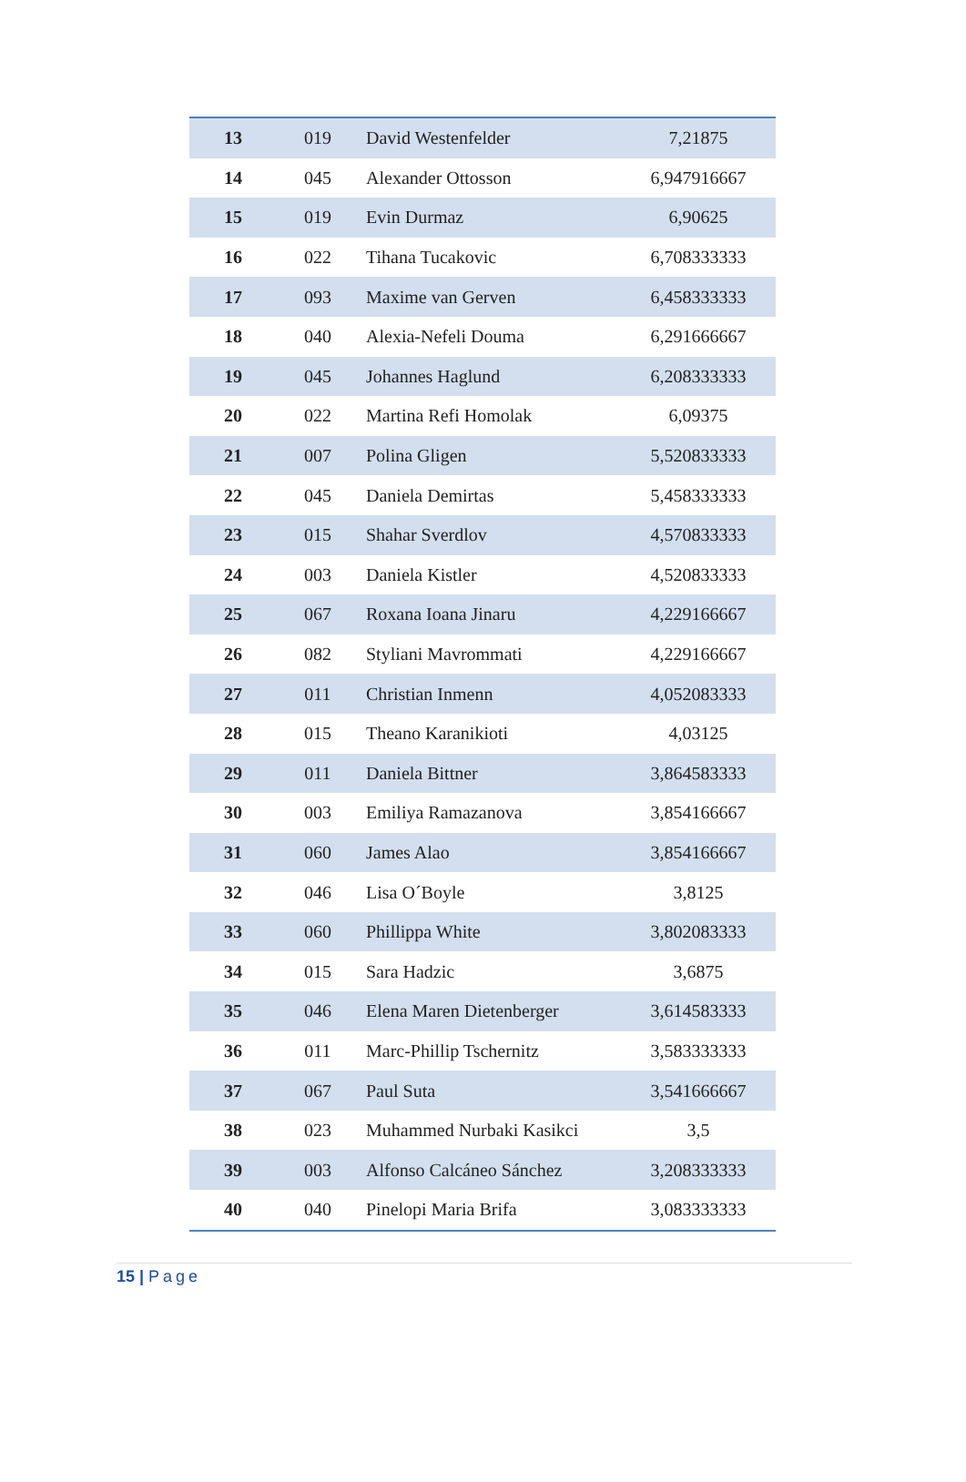| 13 | 019 | David Westenfelder | 7,21875 |
| 14 | 045 | Alexander Ottosson | 6,947916667 |
| 15 | 019 | Evin Durmaz | 6,90625 |
| 16 | 022 | Tihana Tucakovic | 6,708333333 |
| 17 | 093 | Maxime van Gerven | 6,458333333 |
| 18 | 040 | Alexia-Nefeli Douma | 6,291666667 |
| 19 | 045 | Johannes Haglund | 6,208333333 |
| 20 | 022 | Martina Refi Homolak | 6,09375 |
| 21 | 007 | Polina Gligen | 5,520833333 |
| 22 | 045 | Daniela Demirtas | 5,458333333 |
| 23 | 015 | Shahar Sverdlov | 4,570833333 |
| 24 | 003 | Daniela Kistler | 4,520833333 |
| 25 | 067 | Roxana Ioana Jinaru | 4,229166667 |
| 26 | 082 | Styliani Mavrommati | 4,229166667 |
| 27 | 011 | Christian Inmenn | 4,052083333 |
| 28 | 015 | Theano Karanikioti | 4,03125 |
| 29 | 011 | Daniela Bittner | 3,864583333 |
| 30 | 003 | Emiliya Ramazanova | 3,854166667 |
| 31 | 060 | James Alao | 3,854166667 |
| 32 | 046 | Lisa O´Boyle | 3,8125 |
| 33 | 060 | Phillippa White | 3,802083333 |
| 34 | 015 | Sara Hadzic | 3,6875 |
| 35 | 046 | Elena Maren Dietenberger | 3,614583333 |
| 36 | 011 | Marc-Phillip Tschernitz | 3,583333333 |
| 37 | 067 | Paul Suta | 3,541666667 |
| 38 | 023 | Muhammed Nurbaki Kasikci | 3,5 |
| 39 | 003 | Alfonso Calcáneo Sánchez | 3,208333333 |
| 40 | 040 | Pinelopi Maria Brifa | 3,083333333 |
15 | Page